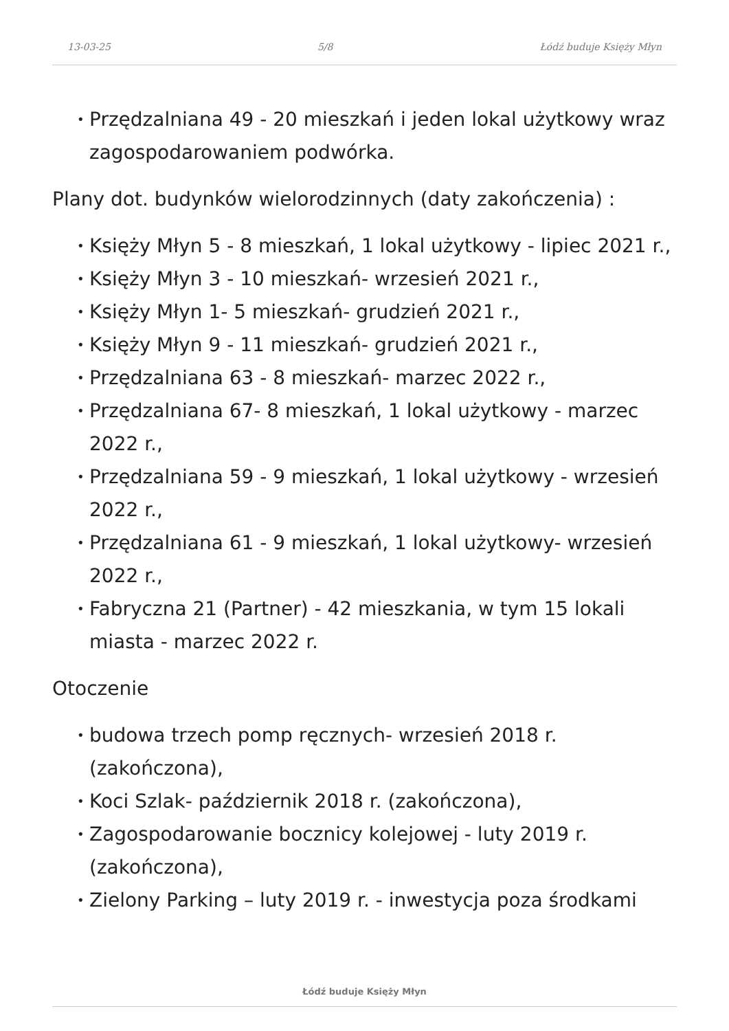13-03-25 5/8 Łódź buduje Księży Młyn
• Przędzalniana 49 - 20 mieszkań i jeden lokal użytkowy wraz zagospodarowaniem podwórka.
Plany dot. budynków wielorodzinnych (daty zakończenia) :
• Księży Młyn 5 - 8 mieszkań, 1 lokal użytkowy - lipiec 2021 r.,
• Księży Młyn 3 - 10 mieszkań- wrzesień 2021 r.,
• Księży Młyn 1- 5 mieszkań- grudzień 2021 r.,
• Księży Młyn 9 - 11 mieszkań- grudzień 2021 r.,
• Przędzalniana 63 - 8 mieszkań- marzec 2022 r.,
• Przędzalniana 67- 8 mieszkań, 1 lokal użytkowy - marzec 2022 r.,
• Przędzalniana 59 - 9 mieszkań, 1 lokal użytkowy - wrzesień 2022 r.,
• Przędzalniana 61 - 9 mieszkań, 1 lokal użytkowy- wrzesień 2022 r.,
• Fabryczna 21 (Partner) - 42 mieszkania, w tym 15 lokali miasta - marzec 2022 r.
Otoczenie
• budowa trzech pomp ręcznych- wrzesień 2018 r. (zakończona),
• Koci Szlak- październik 2018 r. (zakończona),
• Zagospodarowanie bocznicy kolejowej - luty 2019 r. (zakończona),
• Zielony Parking – luty 2019 r. - inwestycja poza środkami
Łódź buduje Księży Młyn